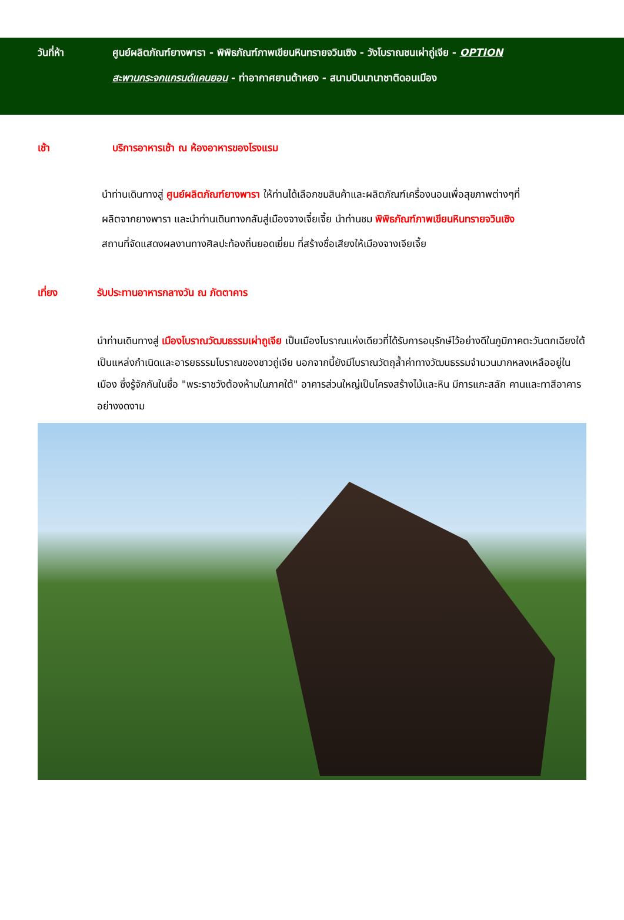วันที่ห้า ศูนย์ผลิตภัณฑ์ยางพารา - พิพิธภัณฑ์ภาพเขียนหินทรายจวินเซิง - วังโบราณชนเผ่าถู่เจีย - OPTION
สะพานกระจกแกรนด์แคนยอน - ท่าอากาศยานต้าหยง - สนามบินนานาชาติดอนเมือง
เช้า บริการอาหารเช้า ณ ห้องอาหารของโรงแรม
นำท่านเดินทางสู่ ศูนย์ผลิตภัณฑ์ยางพารา ให้ท่านได้เลือกชมสินค้าและผลิตภัณฑ์เครื่องนอนเพื่อสุขภาพต่างๆที่
ผลิตจากยางพารา และนำท่านเดินทางกลับสู่เมืองจางเจี๋ยเจี้ย นำท่านชม พิพิธภัณฑ์ภาพเขียนหินทรายจวินเซิง
สถานที่จัดแสดงผลงานทางศิลปะท้องถิ่นยอดเยี่ยม ที่สร้างชื่อเสียงให้เมืองจางเจียเจี้ย
เที่ยง รับประทานอาหารกลางวัน ณ ภัตตาคาร
นำท่านเดินทางสู่ เมืองโบราณวัฒนธรรมเผ่าถูเจีย เป็นเมืองโบราณแห่งเดียวที่ได้รับการอนุรักษ์ไว้อย่างดีในภูมิภาคตะวันตกเฉียงใต้ เป็นแหล่งกำเนิดและอารยธรรมโบราณของชาวถู่เจีย นอกจากนี้ยังมีโบราณวัตถุล้ำค่าทางวัฒนธรรมจำนวนมากหลงเหลืออยู่ในเมือง ซึ่งรู้จักกันในชื่อ "พระราชวังต้องห้ามในภาคใต้" อาคารส่วนใหญ่เป็นโครงสร้างไม้และหิน มีการแกะสลัก คานและทาสีอาคารอย่างงดงาม